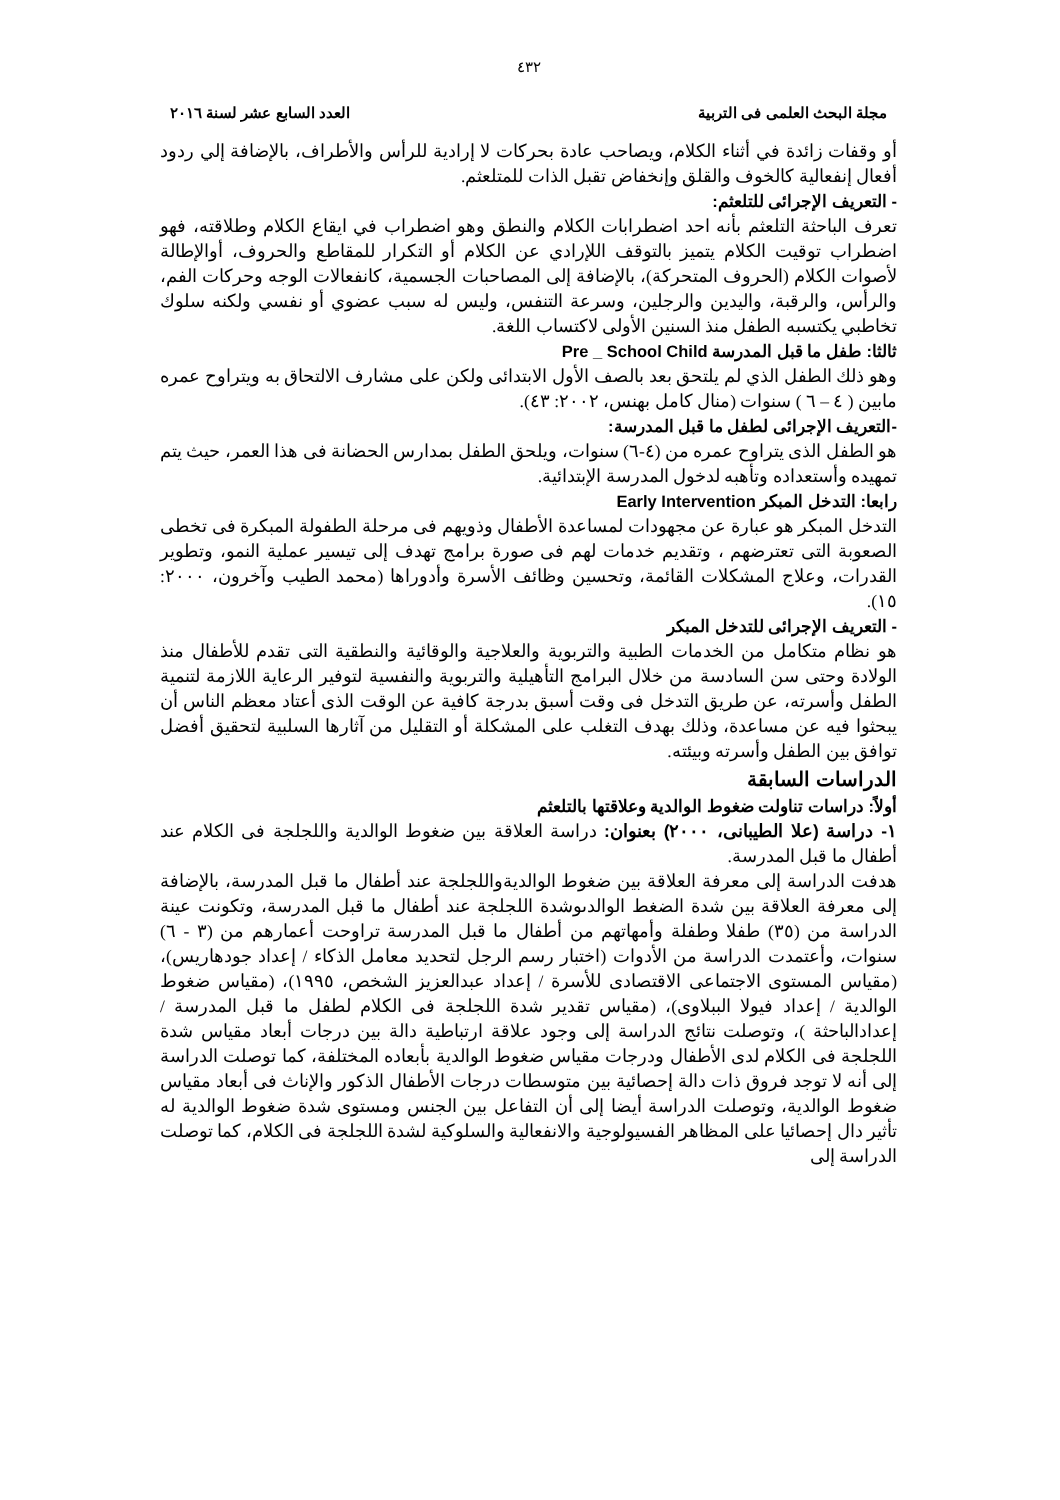٤٣٢
مجلة البحث العلمى فى التربية العدد السابع عشر لسنة ٢٠١٦
أو وقفات زائدة في أثناء الكلام، ويصاحب عادة بحركات لا إرادية للرأس والأطراف، بالإضافة إلي ردود أفعال إنفعالية كالخوف والقلق وإنخفاض تقبل الذات للمتلعثم.
- التعريف الإجرائى للتلعثم:
تعرف الباحثة التلعثم بأنه احد اضطرابات الكلام والنطق وهو اضطراب في ايقاع الكلام وطلاقته، فهو اضطراب توقيت الكلام يتميز بالتوقف اللإرادي عن الكلام أو التكرار للمقاطع والحروف، أوالإطالة لأصوات الكلام (الحروف المتحركة)، بالإضافة إلى المصاحبات الجسمية، كانفعالات الوجه وحركات الفم، والرأس، والرقبة، واليدين والرجلين، وسرعة التنفس، وليس له سبب عضوي أو نفسي ولكنه سلوك تخاطبي يكتسبه الطفل منذ السنين الأولى لاكتساب اللغة.
ثالثا: طفل ما قبل المدرسة Pre _ School Child
وهو ذلك الطفل الذي لم يلتحق بعد بالصف الأول الابتدائى ولكن على مشارف الالتحاق به ويتراوح عمره مابين ( ٤ – ٦ ) سنوات (منال كامل بهنس، ٢٠٠٢: ٤٣).
-التعريف الإجرائى لطفل ما قبل المدرسة:
هو الطفل الذى يتراوح عمره من (٤-٦) سنوات، ويلحق الطفل بمدارس الحضانة فى هذا العمر، حيث يتم تمهيده وأستعداده وتأهبه لدخول المدرسة الإبتدائية.
رابعا: التدخل المبكر Early Intervention
التدخل المبكر هو عبارة عن مجهودات لمساعدة الأطفال وذويهم فى مرحلة الطفولة المبكرة فى تخطى الصعوبة التى تعترضهم ، وتقديم خدمات لهم فى صورة برامج تهدف إلى تيسير عملية النمو، وتطوير القدرات، وعلاج المشكلات القائمة، وتحسين وظائف الأسرة وأدوراها (محمد الطيب وآخرون، ٢٠٠٠: ١٥).
- التعريف الإجرائى للتدخل المبكر
هو نظام متكامل من الخدمات الطبية والتربوية والعلاجية والوقائية والنطقية التى تقدم للأطفال منذ الولادة وحتى سن السادسة من خلال البرامج التأهيلية والتربوية والنفسية لتوفير الرعاية اللازمة لتنمية الطفل وأسرته، عن طريق التدخل فى وقت أسبق بدرجة كافية عن الوقت الذى أعتاد معظم الناس أن يبحثوا فيه عن مساعدة، وذلك بهدف التغلب على المشكلة أو التقليل من آثارها السلبية لتحقيق أفضل توافق بين الطفل وأسرته وبيئته.
الدراسات السابقة
أولاً: دراسات تناولت ضغوط الوالدية وعلاقتها بالتلعثم
١- دراسة (علا الطيبانى، ٢٠٠٠) بعنوان: دراسة العلاقة بين ضغوط الوالدية واللجلجة فى الكلام عند أطفال ما قبل المدرسة.
هدفت الدراسة إلى معرفة العلاقة بين ضغوط الوالديةواللجلجة عند أطفال ما قبل المدرسة، بالإضافة إلى معرفة العلاقة بين شدة الضغط الوالدىوشدة اللجلجة عند أطفال ما قبل المدرسة، وتكونت عينة الدراسة من (٣٥) طفلا وطفلة وأمهاتهم من أطفال ما قبل المدرسة تراوحت أعمارهم من (٣ - ٦) سنوات، وأعتمدت الدراسة من الأدوات (اختبار رسم الرجل لتحديد معامل الذكاء / إعداد جودهاريس)، (مقياس المستوى الاجتماعى الاقتصادى للأسرة / إعداد عبدالعزيز الشخص، ١٩٩٥)، (مقياس ضغوط الوالدية / إعداد فيولا الببلاوى)، (مقياس تقدير شدة اللجلجة فى الكلام لطفل ما قبل المدرسة / إعدادالباحثة )، وتوصلت نتائج الدراسة إلى وجود علاقة ارتباطية دالة بين درجات أبعاد مقياس شدة اللجلجة فى الكلام لدى الأطفال ودرجات مقياس ضغوط الوالدية بأبعاده المختلفة، كما توصلت الدراسة إلى أنه لا توجد فروق ذات دالة إحصائية بين متوسطات درجات الأطفال الذكور والإناث فى أبعاد مقياس ضغوط الوالدية، وتوصلت الدراسة أيضا إلى أن التفاعل بين الجنس ومستوى شدة ضغوط الوالدية له تأثير دال إحصائيا على المظاهر الفسيولوجية والانفعالية والسلوكية لشدة اللجلجة فى الكلام، كما توصلت الدراسة إلى